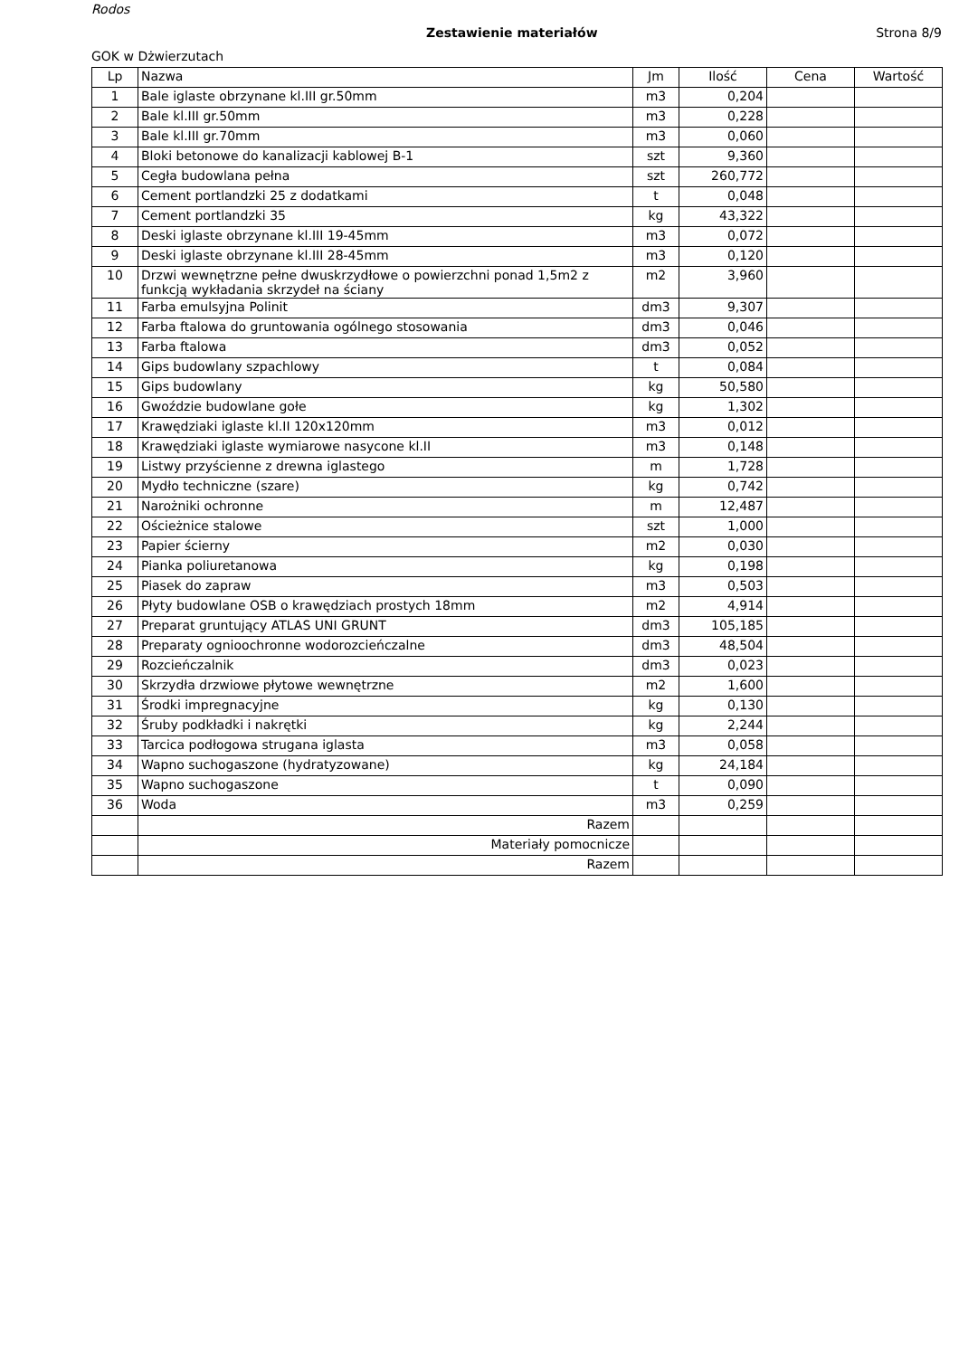Rodos
Zestawienie materiałów Strona 8/9
GOK w Dżwierzutach
| Lp | Nazwa | Jm | Ilość | Cena | Wartość |
| --- | --- | --- | --- | --- | --- |
| 1 | Bale iglaste obrzynane kl.III gr.50mm | m3 | 0,204 | | |
| 2 | Bale kl.III gr.50mm | m3 | 0,228 | | |
| 3 | Bale kl.III gr.70mm | m3 | 0,060 | | |
| 4 | Bloki betonowe do kanalizacji kablowej B-1 | szt | 9,360 | | |
| 5 | Cegła budowlana pełna | szt | 260,772 | | |
| 6 | Cement portlandzki 25 z dodatkami | t | 0,048 | | |
| 7 | Cement portlandzki 35 | kg | 43,322 | | |
| 8 | Deski iglaste obrzynane kl.III 19-45mm | m3 | 0,072 | | |
| 9 | Deski iglaste obrzynane kl.III 28-45mm | m3 | 0,120 | | |
| 10 | Drzwi wewnętrzne pełne dwuskrzydłowe o powierzchni ponad 1,5m2 z funkcją wykładania skrzydeł na ściany | m2 | 3,960 | | |
| 11 | Farba emulsyjna Polinit | dm3 | 9,307 | | |
| 12 | Farba ftalowa do gruntowania ogólnego stosowania | dm3 | 0,046 | | |
| 13 | Farba ftalowa | dm3 | 0,052 | | |
| 14 | Gips budowlany szpachlowy | t | 0,084 | | |
| 15 | Gips budowlany | kg | 50,580 | | |
| 16 | Gwoździe budowlane gołe | kg | 1,302 | | |
| 17 | Krawędziaki iglaste kl.II 120x120mm | m3 | 0,012 | | |
| 18 | Krawędziaki iglaste wymiarowe nasycone kl.II | m3 | 0,148 | | |
| 19 | Listwy przyścienne z drewna iglastego | m | 1,728 | | |
| 20 | Mydło techniczne (szare) | kg | 0,742 | | |
| 21 | Narożniki ochronne | m | 12,487 | | |
| 22 | Ościeżnice stalowe | szt | 1,000 | | |
| 23 | Papier ścierny | m2 | 0,030 | | |
| 24 | Pianka poliuretanowa | kg | 0,198 | | |
| 25 | Piasek do zapraw | m3 | 0,503 | | |
| 26 | Płyty budowlane OSB o krawędziach prostych 18mm | m2 | 4,914 | | |
| 27 | Preparat gruntujący ATLAS UNI GRUNT | dm3 | 105,185 | | |
| 28 | Preparaty ognioochronne wodorozcieńczalne | dm3 | 48,504 | | |
| 29 | Rozcieńczalnik | dm3 | 0,023 | | |
| 30 | Skrzydła drzwiowe płytowe wewnętrzne | m2 | 1,600 | | |
| 31 | Środki impregnacyjne | kg | 0,130 | | |
| 32 | Śruby podkładki i nakrętki | kg | 2,244 | | |
| 33 | Tarcica podłogowa strugana iglasta | m3 | 0,058 | | |
| 34 | Wapno suchogaszone (hydratyzowane) | kg | 24,184 | | |
| 35 | Wapno suchogaszone | t | 0,090 | | |
| 36 | Woda | m3 | 0,259 | | |
| | Razem | | | | |
| | Materiały pomocnicze | | | | |
| | Razem | | | | |